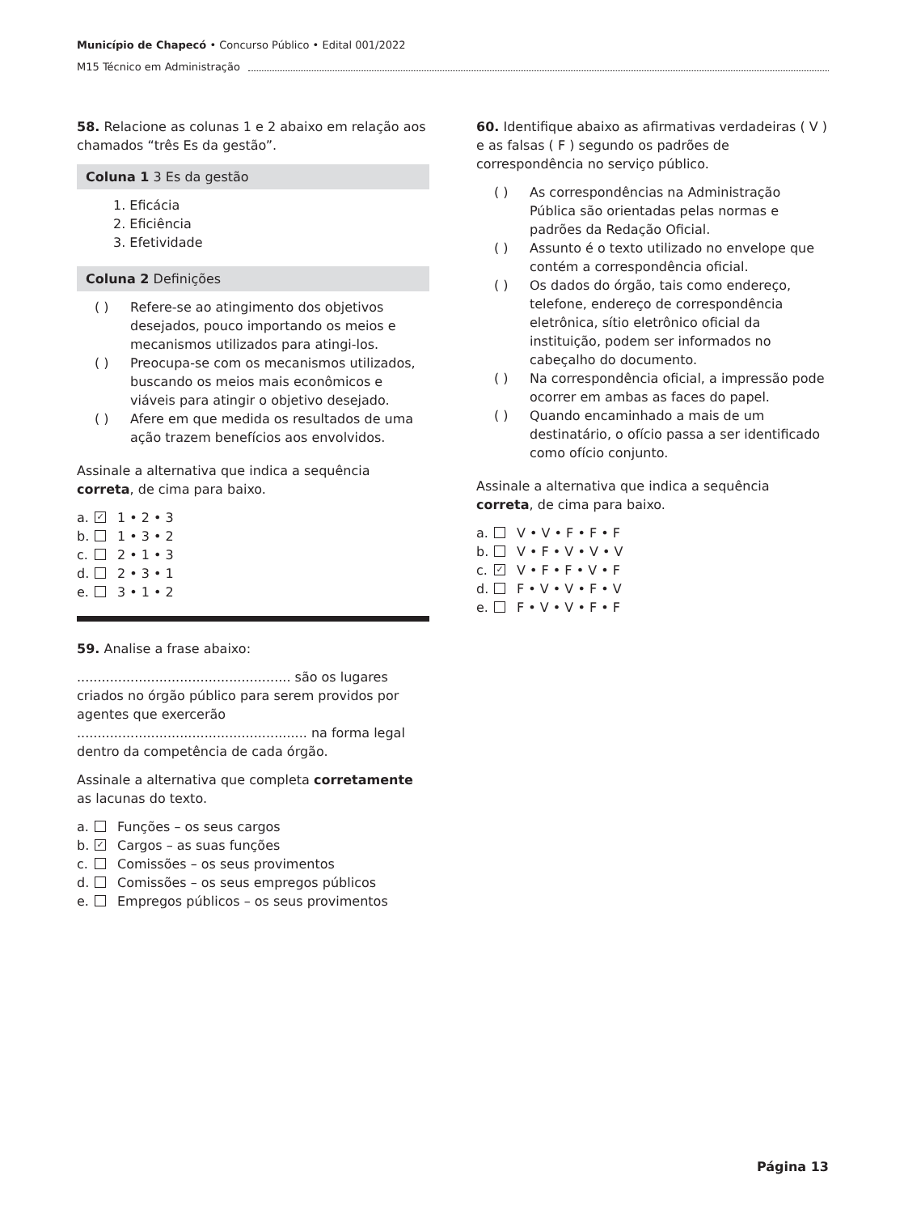Município de Chapecó • Concurso Público • Edital 001/2022
M15 Técnico em Administração
58. Relacione as colunas 1 e 2 abaixo em relação aos chamados “três Es da gestão”.
Coluna 1 3 Es da gestão
1. Eficácia
2. Eficiência
3. Efetividade
Coluna 2 Definições
( ) Refere-se ao atingimento dos objetivos desejados, pouco importando os meios e mecanismos utilizados para atingi-los.
( ) Preocupa-se com os mecanismos utilizados, buscando os meios mais econômicos e viáveis para atingir o objetivo desejado.
( ) Afere em que medida os resultados de uma ação trazem benefícios aos envolvidos.
Assinale a alternativa que indica a sequência correta, de cima para baixo.
a. ✓ 1 • 2 • 3
b. 1 • 3 • 2
c. 2 • 1 • 3
d. 2 • 3 • 1
e. 3 • 1 • 2
59. Analise a frase abaixo:
.................................................... são os lugares criados no órgão público para serem providos por agentes que exercerão ........................................................ na forma legal dentro da competência de cada órgão.
Assinale a alternativa que completa corretamente as lacunas do texto.
a. Funções – os seus cargos
b. ✓ Cargos – as suas funções
c. Comissões – os seus provimentos
d. Comissões – os seus empregos públicos
e. Empregos públicos – os seus provimentos
60. Identifique abaixo as afirmativas verdadeiras ( V ) e as falsas ( F ) segundo os padrões de correspondência no serviço público.
( ) As correspondências na Administração Pública são orientadas pelas normas e padrões da Redação Oficial.
( ) Assunto é o texto utilizado no envelope que contém a correspondência oficial.
( ) Os dados do órgão, tais como endereço, telefone, endereço de correspondência eletrônica, sítio eletrônico oficial da instituição, podem ser informados no cabeçalho do documento.
( ) Na correspondência oficial, a impressão pode ocorrer em ambas as faces do papel.
( ) Quando encaminhado a mais de um destinatário, o ofício passa a ser identificado como ofício conjunto.
Assinale a alternativa que indica a sequência correta, de cima para baixo.
a. V • V • F • F • F
b. V • F • V • V • V
c. ✓ V • F • F • V • F
d. F • V • V • F • V
e. F • V • V • F • F
Página 13